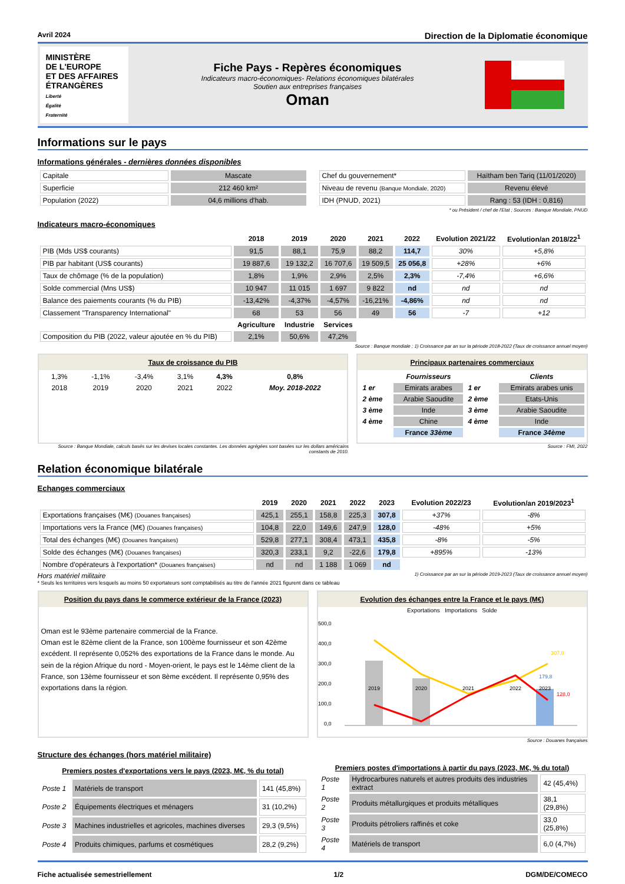Avril 2024 Direction de la Diplomatie économique
MINISTÈRE
DE L'EUROPE
ET DES AFFAIRES
ÉTRANGÈRES
Liberté
Égalité
Fraternité
Fiche Pays - Repères économiques
Indicateurs macro-économiques- Relations économiques bilatérales
Soutien aux entreprises françaises
Oman
Informations sur le pays
Informations générales - dernières données disponibles
| Capitale | Mascate |
| Superficie | 212 460 km² |
| Population (2022) | 04,6 millions d'hab. |
| Chef du gouvernement* | Haïtham ben Tariq (11/01/2020) |
| Niveau de revenu (Banque Mondiale, 2020) | Revenu élevé |
| IDH (PNUD, 2021) | Rang : 53 (IDH : 0,816) |
* ou Président / chef de l'Etat ; Sources : Banque Mondiale, PNUD
Indicateurs macro-économiques
| | 2018 | 2019 | 2020 | 2021 | 2022 | Evolution 2021/22 | Evolution/an 2018/22<sup>1</sup> |
| --- | --- | --- | --- | --- | --- | --- | --- |
| PIB (Mds US$ courants) | 91,5 | 88,1 | 75,9 | 88,2 | 114,7 | 30% | +5,8% |
| PIB par habitant (US$ courants) | 19 887,6 | 19 132,2 | 16 707,6 | 19 509,5 | 25 056,8 | +28% | +6% |
| Taux de chômage (% de la population) | 1,8% | 1,9% | 2,9% | 2,5% | 2,3% | -7,4% | +6,6% |
| Solde commercial (Mns US$) | 10 947 | 11 015 | 1 697 | 9 822 | nd | nd | nd |
| Balance des paiements courants (% du PIB) | -13,42% | -4,37% | -4,57% | -16,21% | -4,86% | nd | nd |
| Classement "Transparency International" | 68 | 53 | 56 | 49 | 56 | -7 | +12 |
| | Agriculture | Industrie | Services | | | | |
| Composition du PIB (2022, valeur ajoutée en % du PIB) | 2,1% | 50,6% | 47,2% | | | | |
Source : Banque mondiale ; 1) Croissance par an sur la période 2018-2022 (Taux de croissance annuel moyen)
Taux de croissance du PIB
| 1,3% | -1,1% | -3,4% | 3,1% | 4,3% | 0,8% |
| 2018 | 2019 | 2020 | 2021 | 2022 | Moy. 2018-2022 |
Principaux partenaires commerciaux
| | Fournisseurs | | Clients |
| --- | --- | --- | --- |
| 1 er | Emirats arabes | 1 er | Emirats arabes unis |
| 2 ème | Arabie Saoudite | 2 ème | Etats-Unis |
| 3 ème | Inde | 3 ème | Arabie Saoudite |
| 4 ème | Chine | 4 ème | Inde |
| | France 33ème | | France 34ème |
Source : Banque Mondiale, calculs basés sur les devises locales constantes. Les données agrégées sont basées sur les dollars américains constants de 2010.
Source : FMI, 2022
Relation économique bilatérale
Echanges commerciaux
| | 2019 | 2020 | 2021 | 2022 | 2023 | Evolution 2022/23 | Evolution/an 2019/2023<sup>1</sup> |
| --- | --- | --- | --- | --- | --- | --- | --- |
| Exportations françaises (M€) (Douanes françaises) | 425,1 | 255,1 | 158,8 | 225,3 | 307,8 | +37% | -8% |
| Importations vers la France (M€) (Douanes françaises) | 104,8 | 22,0 | 149,6 | 247,9 | 128,0 | -48% | +5% |
| Total des échanges (M€) (Douanes françaises) | 529,8 | 277,1 | 308,4 | 473,1 | 435,8 | -8% | -5% |
| Solde des échanges (M€) (Douanes françaises) | 320,3 | 233,1 | 9,2 | -22,6 | 179,8 | +895% | -13% |
| Nombre d'opérateurs à l'exportation* (Douanes françaises) | nd | nd | 1 188 | 1 069 | nd | | |
Hors matériel militaire 1) Croissance par an sur la période 2019-2023 (Taux de croissance annuel moyen)
* Seuls les territoires vers lesquels au moins 50 exportateurs sont comptabilisés au titre de l'année 2021 figurent dans ce tableau
Position du pays dans le commerce extérieur de la France (2023)
Oman est le 93ème partenaire commercial de la France.
Oman est le 82ème client de la France, son 100ème fournisseur et son 42ème excédent. Il représente 0,052% des exportations de la France dans le monde. Au sein de la région Afrique du nord - Moyen-orient, le pays est le 14ème client de la France, son 13ème fournisseur et son 8ème excédent. Il représente 0,95% des exportations dans la région.
Evolution des échanges entre la France et le pays (M€)
Exportations Importations Solde
500,0
400,0
300,0
200,0
100,0
0,0
2019
2020
2021
2022
2023
307,8
179,8
128,0
Source : Douanes françaises
Structure des échanges (hors matériel militaire)
| Premiers postes d'exportations vers le pays (2023, M€, % du total) | | |
| --- | --- | --- |
| Poste 1 | Matériels de transport | 141 (45,8%) |
| Poste 2 | Équipements électriques et ménagers | 31 (10,2%) |
| Poste 3 | Machines industrielles et agricoles, machines diverses | 29,3 (9,5%) |
| Poste 4 | Produits chimiques, parfums et cosmétiques | 28,2 (9,2%) |
| Premiers postes d'importations à partir du pays (2023, M€, % du total) | | |
| --- | --- | --- |
| Poste 1 | Hydrocarbures naturels et autres produits des industries extract | 42 (45,4%) |
| Poste 2 | Produits métallurgiques et produits métalliques | 38,1 (29,8%) |
| Poste 3 | Produits pétroliers raffinés et coke | 33,0 (25,8%) |
| Poste 4 | Matériels de transport | 6,0 (4,7%) |
Fiche actualisée semestriellement 1/2 DGM/DE/COMECO